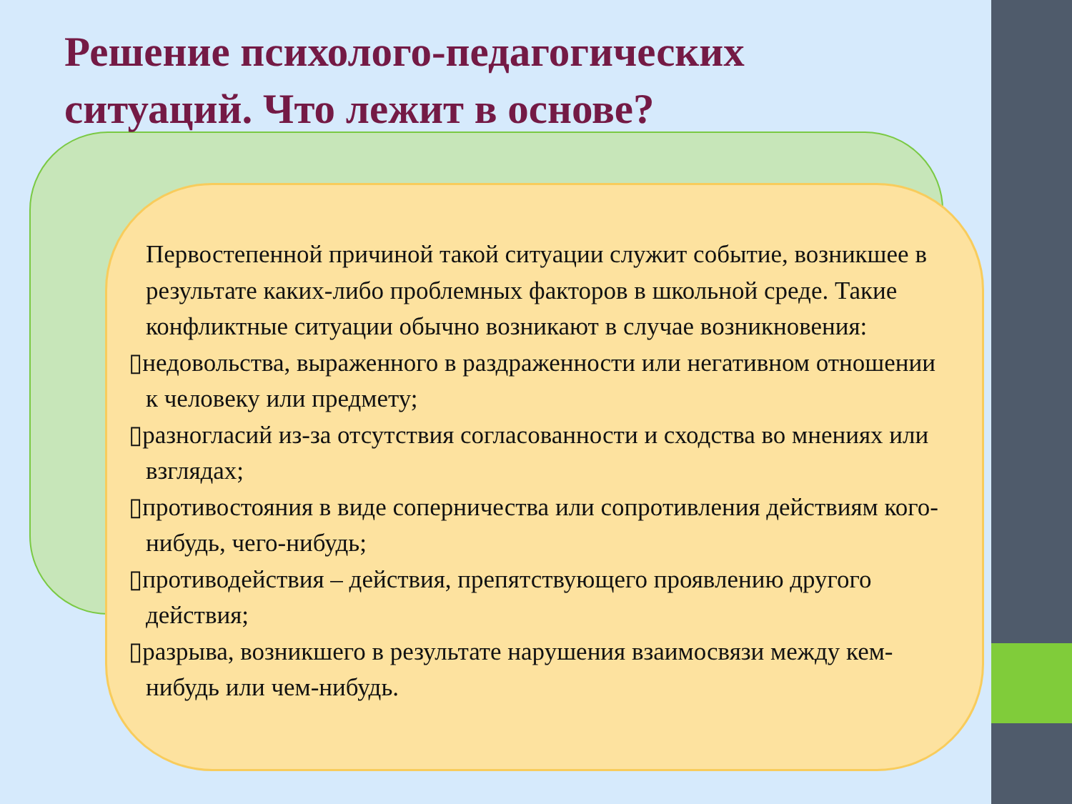Решение психолого-педагогических
ситуаций. Что лежит в основе?
Первостепенной причиной такой ситуации служит событие, возникшее в результате каких-либо проблемных факторов в школьной среде. Такие конфликтные ситуации обычно возникают в случае возникновения:
▯недовольства, выраженного в раздраженности или негативном отношении к человеку или предмету;
▯разногласий из-за отсутствия согласованности и сходства во мнениях или взглядах;
▯противостояния в виде соперничества или сопротивления действиям кого-нибудь, чего-нибудь;
▯противодействия – действия, препятствующего проявлению другого действия;
▯разрыва, возникшего в результате нарушения взаимосвязи между кем-нибудь или чем-нибудь.